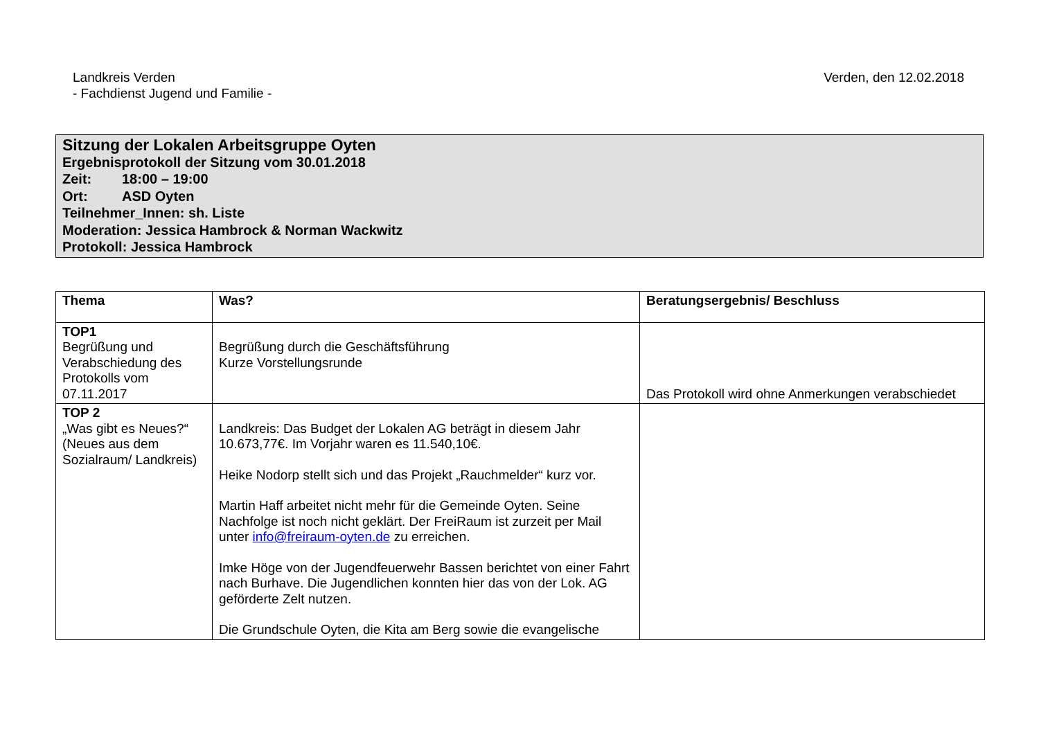Landkreis Verden
- Fachdienst Jugend und Familie -
Verden, den 12.02.2018
Sitzung der Lokalen Arbeitsgruppe Oyten
Ergebnisprotokoll der Sitzung vom 30.01.2018
Zeit: 18:00 – 19:00
Ort: ASD Oyten
Teilnehmer_Innen: sh. Liste
Moderation: Jessica Hambrock & Norman Wackwitz
Protokoll: Jessica Hambrock
| Thema | Was? | Beratungsergebnis/ Beschluss |
| --- | --- | --- |
| TOP1 Begrüßung und Verabschiedung des Protokolls vom 07.11.2017 | Begrüßung durch die Geschäftsführung Kurze Vorstellungsrunde | Das Protokoll wird ohne Anmerkungen verabschiedet |
| TOP 2 „Was gibt es Neues?“ (Neues aus dem Sozialraum/ Landkreis) | Landkreis: Das Budget der Lokalen AG beträgt in diesem Jahr 10.673,77€. Im Vorjahr waren es 11.540,10€. Heike Nodorp stellt sich und das Projekt „Rauchmelder“ kurz vor. Martin Haff arbeitet nicht mehr für die Gemeinde Oyten. Seine Nachfolge ist noch nicht geklärt. Der FreiRaum ist zurzeit per Mail unter info@freiraum-oyten.de zu erreichen. Imke Höge von der Jugendfeuerwehr Bassen berichtet von einer Fahrt nach Burhave. Die Jugendlichen konnten hier das von der Lok. AG geförderte Zelt nutzen. Die Grundschule Oyten, die Kita am Berg sowie die evangelische | |